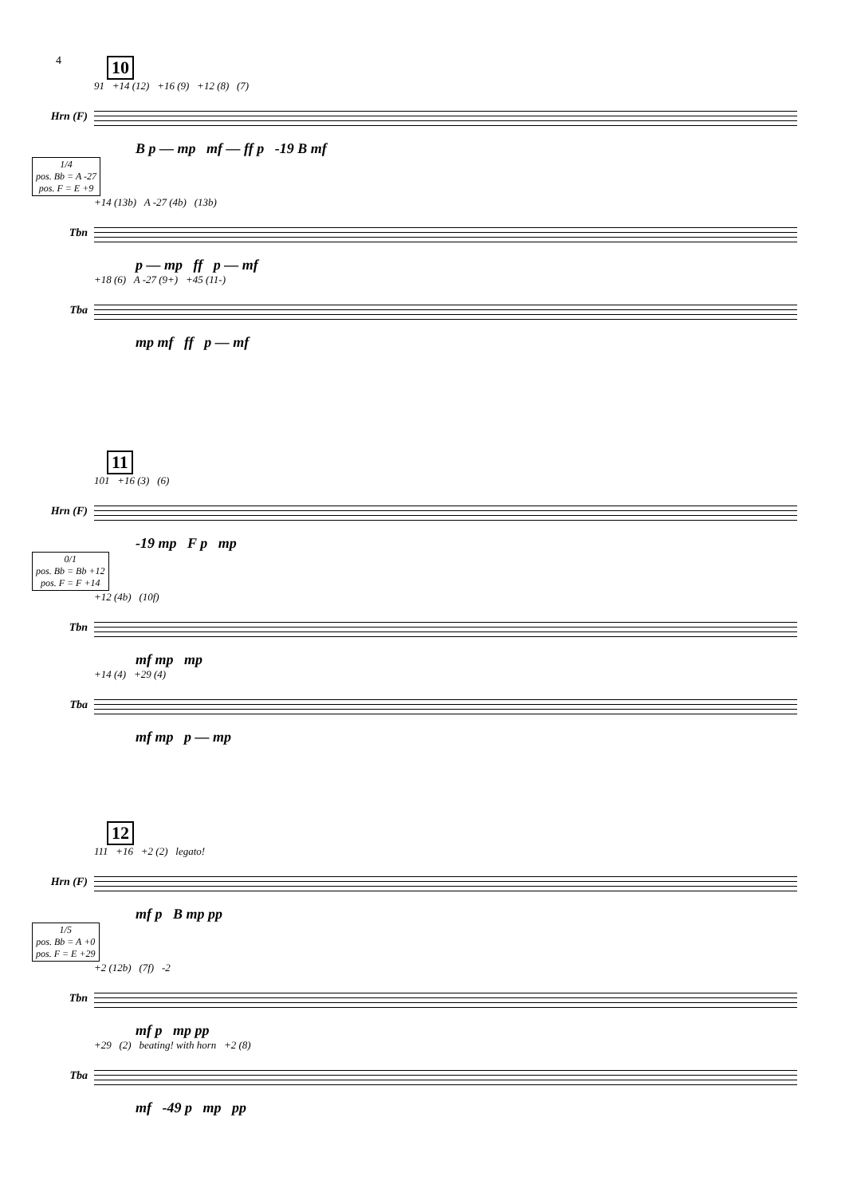4
10
91 +14 (12) +16 (9) +12 (8) (7)
Hrn (F)
B p — mp mf — ff p -19 B mf
1/4
pos. Bb = A -27
pos. F = E +9
+14 (13b) A -27 (4b) (13b)
Tbn
p — mp ff p — mf
+18 (6) A -27 (9+) +45 (11-)
Tba
mp mf ff p — mf
11
101 +16 (3) (6)
Hrn (F)
-19 mp F p mp
0/1
pos. Bb = Bb +12
pos. F = F +14
+12 (4b) (10f)
Tbn
mf mp mp
+14 (4) +29 (4)
Tba
mf mp p — mp
12
111 +16 +2 (2) legato!
Hrn (F)
mf p B mp pp
1/5
pos. Bb = A +0
pos. F = E +29
+2 (12b) (7f) -2
Tbn
mf p mp pp
+29 (2) beating! with horn +2 (8)
Tba
mf -49 p mp pp